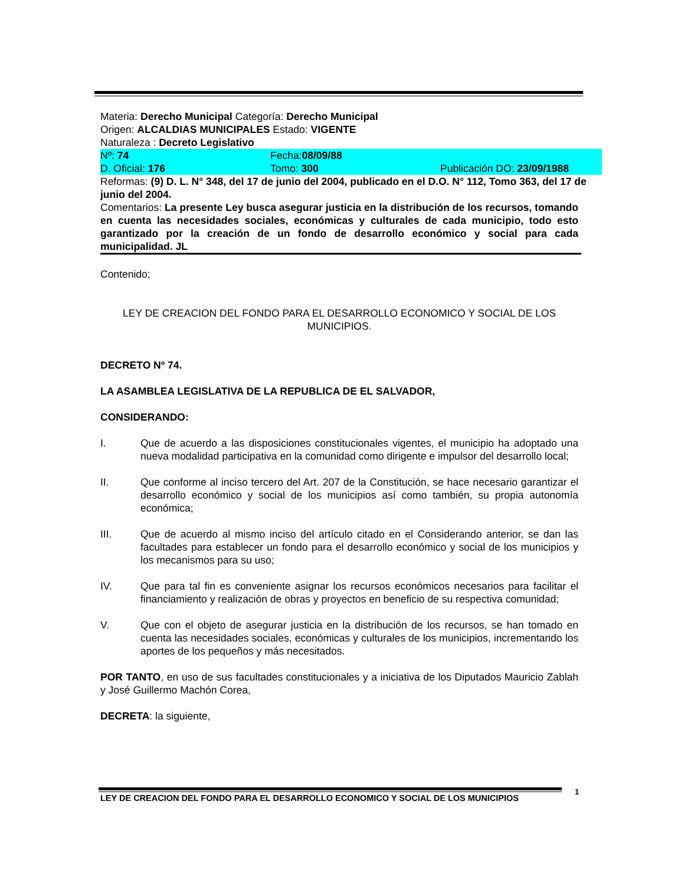Materia: Derecho Municipal Categoría: Derecho Municipal
Origen: ALCALDIAS MUNICIPALES Estado: VIGENTE
Naturaleza : Decreto Legislativo
Nº: 74 Fecha:08/09/88
D. Oficial: 176 Tomo: 300 Publicación DO: 23/09/1988
Reformas: (9) D. L. N° 348, del 17 de junio del 2004, publicado en el D.O. N° 112, Tomo 363, del 17 de junio del 2004.
Comentarios: La presente Ley busca asegurar justicia en la distribución de los recursos, tomando en cuenta las necesidades sociales, económicas y culturales de cada municipio, todo esto garantizado por la creación de un fondo de desarrollo económico y social para cada municipalidad. JL
Contenido;
LEY DE CREACION DEL FONDO PARA EL DESARROLLO ECONOMICO Y SOCIAL DE LOS MUNICIPIOS.
DECRETO Nº 74.
LA ASAMBLEA LEGISLATIVA DE LA REPUBLICA DE EL SALVADOR,
CONSIDERANDO:
I. Que de acuerdo a las disposiciones constitucionales vigentes, el municipio ha adoptado una nueva modalidad participativa en la comunidad como dirigente e impulsor del desarrollo local;
II. Que conforme al inciso tercero del Art. 207 de la Constitución, se hace necesario garantizar el desarrollo económico y social de los municipios así como también, su propia autonomía económica;
III. Que de acuerdo al mismo inciso del artículo citado en el Considerando anterior, se dan las facultades para establecer un fondo para el desarrollo económico y social de los municipios y los mecanismos para su uso;
IV. Que para tal fin es conveniente asignar los recursos económicos necesarios para facilitar el financiamiento y realización de obras y proyectos en beneficio de su respectiva comunidad;
V. Que con el objeto de asegurar justicia en la distribución de los recursos, se han tomado en cuenta las necesidades sociales, económicas y culturales de los municipios, incrementando los aportes de los pequeños y más necesitados.
POR TANTO, en uso de sus facultades constitucionales y a iniciativa de los Diputados Mauricio Zablah y José Guillermo Machón Corea,
DECRETA: la siguiente,
1
LEY DE CREACION DEL FONDO PARA EL DESARROLLO ECONOMICO Y SOCIAL DE LOS MUNICIPIOS